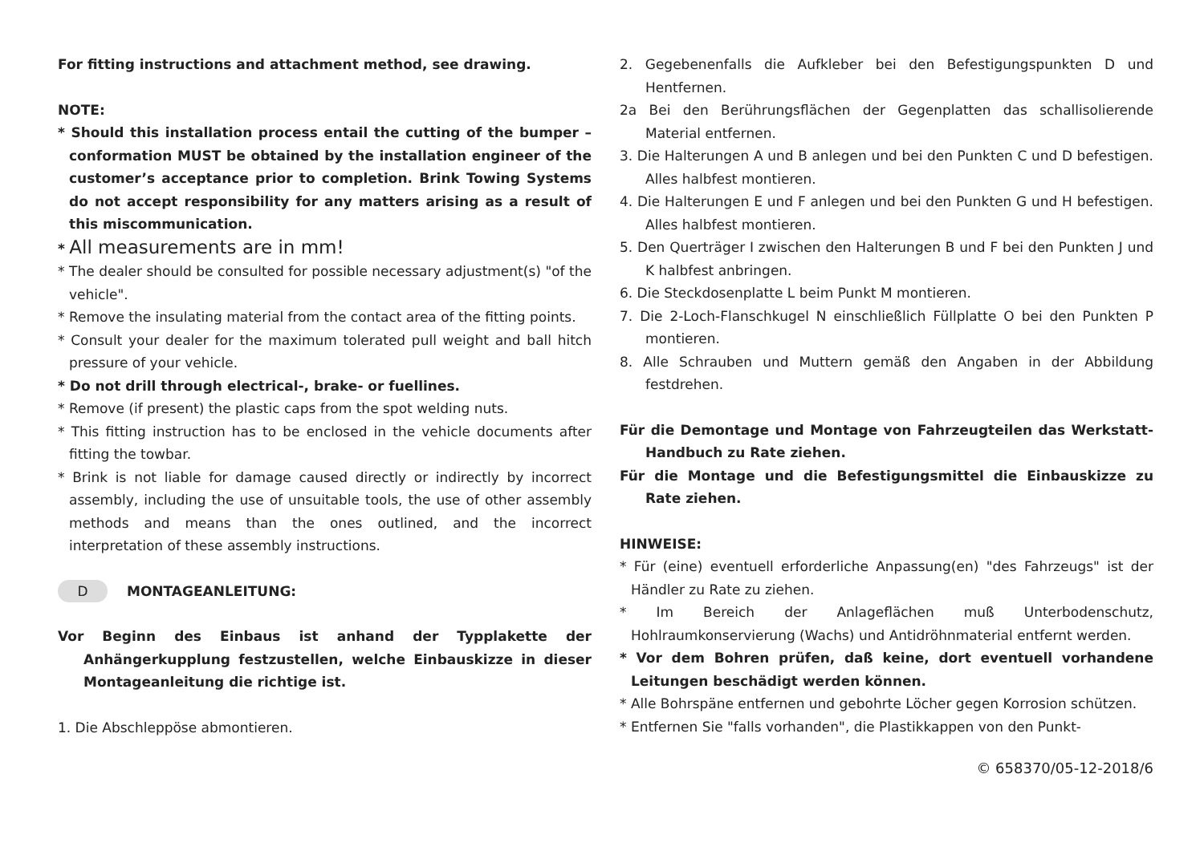For fitting instructions and attachment method, see drawing.
NOTE:
* Should this installation process entail the cutting of the bumper – conformation MUST be obtained by the installation engineer of the customer’s acceptance prior to completion. Brink Towing Systems do not accept responsibility for any matters arising as a result of this miscommunication.
* All measurements are in mm!
* The dealer should be consulted for possible necessary adjustment(s) "of the vehicle".
* Remove the insulating material from the contact area of the fitting points.
* Consult your dealer for the maximum tolerated pull weight and ball hitch pressure of your vehicle.
* Do not drill through electrical-, brake- or fuellines.
* Remove (if present) the plastic caps from the spot welding nuts.
* This fitting instruction has to be enclosed in the vehicle documents after fitting the towbar.
* Brink is not liable for damage caused directly or indirectly by incorrect assembly, including the use of unsuitable tools, the use of other assembly methods and means than the ones outlined, and the incorrect interpretation of these assembly instructions.
D MONTAGEANLEITUNG:
Vor Beginn des Einbaus ist anhand der Typplakette der Anhängerkupplung festzustellen, welche Einbauskizze in dieser Montageanleitung die richtige ist.
1. Die Abschleppöse abmontieren.
2. Gegebenenfalls die Aufkleber bei den Befestigungspunkten D und Hentfernen.
2a Bei den Berührungsflächen der Gegenplatten das schallisolierende Material entfernen.
3. Die Halterungen A und B anlegen und bei den Punkten C und D befestigen. Alles halbfest montieren.
4. Die Halterungen E und F anlegen und bei den Punkten G und H befestigen. Alles halbfest montieren.
5. Den Querträger I zwischen den Halterungen B und F bei den Punkten J und K halbfest anbringen.
6. Die Steckdosenplatte L beim Punkt M montieren.
7. Die 2-Loch-Flanschkugel N einschließlich Füllplatte O bei den Punkten P montieren.
8. Alle Schrauben und Muttern gemäß den Angaben in der Abbildung festdrehen.
Für die Demontage und Montage von Fahrzeugteilen das Werkstatt-Handbuch zu Rate ziehen.
Für die Montage und die Befestigungsmittel die Einbauskizze zu Rate ziehen.
HINWEISE:
* Für (eine) eventuell erforderliche Anpassung(en) "des Fahrzeugs" ist der Händler zu Rate zu ziehen.
* Im Bereich der Anlageflächen muß Unterbodenschutz, Hohlraumkonservierung (Wachs) und Antidröhnmaterial entfernt werden.
* Vor dem Bohren prüfen, daß keine, dort eventuell vorhandene Leitungen beschädigt werden können.
* Alle Bohrspäne entfernen und gebohrte Löcher gegen Korrosion schützen.
* Entfernen Sie "falls vorhanden", die Plastikkappen von den Punkt-
© 658370/05-12-2018/6